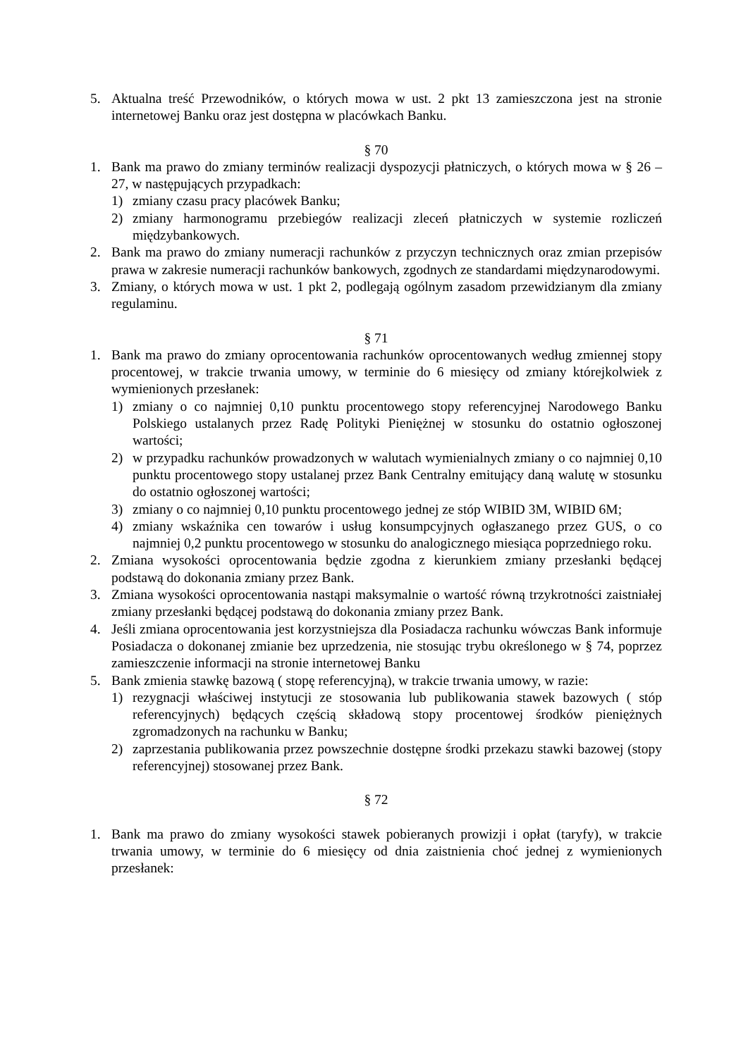5. Aktualna treść Przewodników, o których mowa w ust. 2 pkt 13 zamieszczona jest na stronie internetowej Banku oraz jest dostępna w placówkach Banku.
§ 70
1. Bank ma prawo do zmiany terminów realizacji dyspozycji płatniczych, o których mowa w § 26 – 27, w następujących przypadkach:
1) zmiany czasu pracy placówek Banku;
2) zmiany harmonogramu przebiegów realizacji zleceń płatniczych w systemie rozliczeń międzybankowych.
2. Bank ma prawo do zmiany numeracji rachunków z przyczyn technicznych oraz zmian przepisów prawa w zakresie numeracji rachunków bankowych, zgodnych ze standardami międzynarodowymi.
3. Zmiany, o których mowa w ust. 1 pkt 2, podlegają ogólnym zasadom przewidzianym dla zmiany regulaminu.
§ 71
1. Bank ma prawo do zmiany oprocentowania rachunków oprocentowanych według zmiennej stopy procentowej, w trakcie trwania umowy, w terminie do 6 miesięcy od zmiany którejkolwiek z wymienionych przesłanek:
1) zmiany o co najmniej 0,10 punktu procentowego stopy referencyjnej Narodowego Banku Polskiego ustalanych przez Radę Polityki Pieniężnej w stosunku do ostatnio ogłoszonej wartości;
2) w przypadku rachunków prowadzonych w walutach wymienialnych zmiany o co najmniej 0,10 punktu procentowego stopy ustalanej przez Bank Centralny emitujący daną walutę w stosunku do ostatnio ogłoszonej wartości;
3) zmiany o co najmniej 0,10 punktu procentowego jednej ze stóp WIBID 3M, WIBID 6M;
4) zmiany wskaźnika cen towarów i usług konsumpcyjnych ogłaszanego przez GUS, o co najmniej 0,2 punktu procentowego w stosunku do analogicznego miesiąca poprzedniego roku.
2. Zmiana wysokości oprocentowania będzie zgodna z kierunkiem zmiany przesłanki będącej podstawą do dokonania zmiany przez Bank.
3. Zmiana wysokości oprocentowania nastąpi maksymalnie o wartość równą trzykrotności zaistniałej zmiany przesłanki będącej podstawą do dokonania zmiany przez Bank.
4. Jeśli zmiana oprocentowania jest korzystniejsza dla Posiadacza rachunku wówczas Bank informuje Posiadacza o dokonanej zmianie bez uprzedzenia, nie stosując trybu określonego w § 74, poprzez zamieszczenie informacji na stronie internetowej Banku
5. Bank zmienia stawkę bazową ( stopę referencyjną), w trakcie trwania umowy, w razie:
1) rezygnacji właściwej instytucji ze stosowania lub publikowania stawek bazowych ( stóp referencyjnych) będących częścią składową stopy procentowej środków pieniężnych zgromadzonych na rachunku w Banku;
2) zaprzestania publikowania przez powszechnie dostępne środki przekazu stawki bazowej (stopy referencyjnej) stosowanej przez Bank.
§ 72
1. Bank ma prawo do zmiany wysokości stawek pobieranych prowizji i opłat (taryfy), w trakcie trwania umowy, w terminie do 6 miesięcy od dnia zaistnienia choć jednej z wymienionych przesłanek: